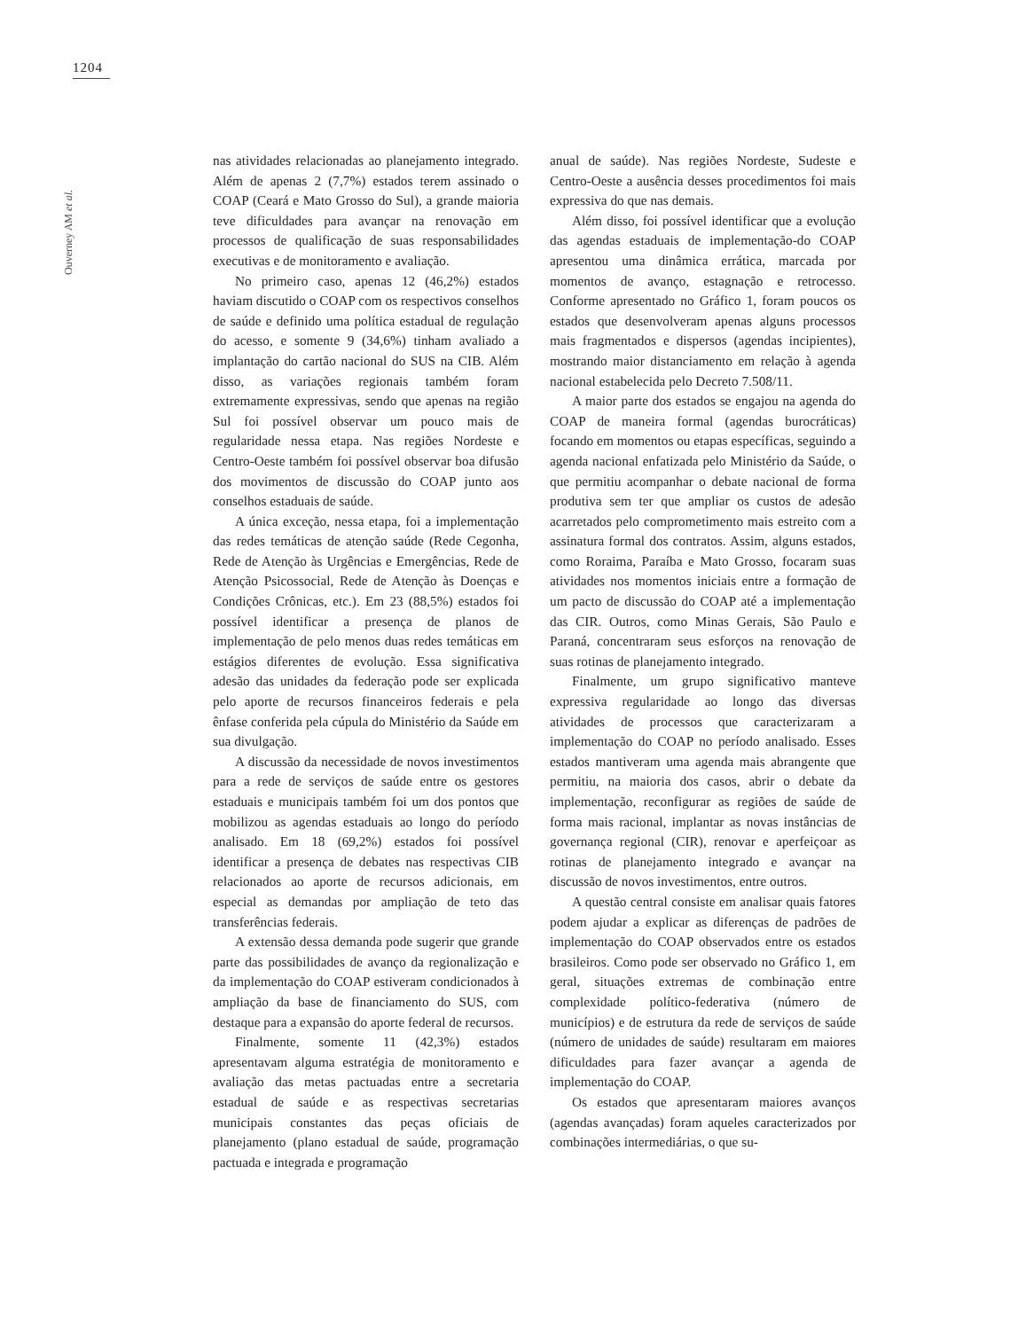1204
Ouverney AM et al.
nas atividades relacionadas ao planejamento integrado. Além de apenas 2 (7,7%) estados terem assinado o COAP (Ceará e Mato Grosso do Sul), a grande maioria teve dificuldades para avançar na renovação em processos de qualificação de suas responsabilidades executivas e de monitoramento e avaliação.
No primeiro caso, apenas 12 (46,2%) estados haviam discutido o COAP com os respectivos conselhos de saúde e definido uma política estadual de regulação do acesso, e somente 9 (34,6%) tinham avaliado a implantação do cartão nacional do SUS na CIB. Além disso, as variações regionais também foram extremamente expressivas, sendo que apenas na região Sul foi possível observar um pouco mais de regularidade nessa etapa. Nas regiões Nordeste e Centro-Oeste também foi possível observar boa difusão dos movimentos de discussão do COAP junto aos conselhos estaduais de saúde.
A única exceção, nessa etapa, foi a implementação das redes temáticas de atenção saúde (Rede Cegonha, Rede de Atenção às Urgências e Emergências, Rede de Atenção Psicossocial, Rede de Atenção às Doenças e Condições Crônicas, etc.). Em 23 (88,5%) estados foi possível identificar a presença de planos de implementação de pelo menos duas redes temáticas em estágios diferentes de evolução. Essa significativa adesão das unidades da federação pode ser explicada pelo aporte de recursos financeiros federais e pela ênfase conferida pela cúpula do Ministério da Saúde em sua divulgação.
A discussão da necessidade de novos investimentos para a rede de serviços de saúde entre os gestores estaduais e municipais também foi um dos pontos que mobilizou as agendas estaduais ao longo do período analisado. Em 18 (69,2%) estados foi possível identificar a presença de debates nas respectivas CIB relacionados ao aporte de recursos adicionais, em especial as demandas por ampliação de teto das transferências federais.
A extensão dessa demanda pode sugerir que grande parte das possibilidades de avanço da regionalização e da implementação do COAP estiveram condicionados à ampliação da base de financiamento do SUS, com destaque para a expansão do aporte federal de recursos.
Finalmente, somente 11 (42,3%) estados apresentavam alguma estratégia de monitoramento e avaliação das metas pactuadas entre a secretaria estadual de saúde e as respectivas secretarias municipais constantes das peças oficiais de planejamento (plano estadual de saúde, programação pactuada e integrada e programação
anual de saúde). Nas regiões Nordeste, Sudeste e Centro-Oeste a ausência desses procedimentos foi mais expressiva do que nas demais.
Além disso, foi possível identificar que a evolução das agendas estaduais de implementação-do COAP apresentou uma dinâmica errática, marcada por momentos de avanço, estagnação e retrocesso. Conforme apresentado no Gráfico 1, foram poucos os estados que desenvolveram apenas alguns processos mais fragmentados e dispersos (agendas incipientes), mostrando maior distanciamento em relação à agenda nacional estabelecida pelo Decreto 7.508/11.
A maior parte dos estados se engajou na agenda do COAP de maneira formal (agendas burocráticas) focando em momentos ou etapas específicas, seguindo a agenda nacional enfatizada pelo Ministério da Saúde, o que permitiu acompanhar o debate nacional de forma produtiva sem ter que ampliar os custos de adesão acarretados pelo comprometimento mais estreito com a assinatura formal dos contratos. Assim, alguns estados, como Roraima, Paraíba e Mato Grosso, focaram suas atividades nos momentos iniciais entre a formação de um pacto de discussão do COAP até a implementação das CIR. Outros, como Minas Gerais, São Paulo e Paraná, concentraram seus esforços na renovação de suas rotinas de planejamento integrado.
Finalmente, um grupo significativo manteve expressiva regularidade ao longo das diversas atividades de processos que caracterizaram a implementação do COAP no período analisado. Esses estados mantiveram uma agenda mais abrangente que permitiu, na maioria dos casos, abrir o debate da implementação, reconfigurar as regiões de saúde de forma mais racional, implantar as novas instâncias de governança regional (CIR), renovar e aperfeiçoar as rotinas de planejamento integrado e avançar na discussão de novos investimentos, entre outros.
A questão central consiste em analisar quais fatores podem ajudar a explicar as diferenças de padrões de implementação do COAP observados entre os estados brasileiros. Como pode ser observado no Gráfico 1, em geral, situações extremas de combinação entre complexidade político-federativa (número de municípios) e de estrutura da rede de serviços de saúde (número de unidades de saúde) resultaram em maiores dificuldades para fazer avançar a agenda de implementação do COAP.
Os estados que apresentaram maiores avanços (agendas avançadas) foram aqueles caracterizados por combinações intermediárias, o que su-